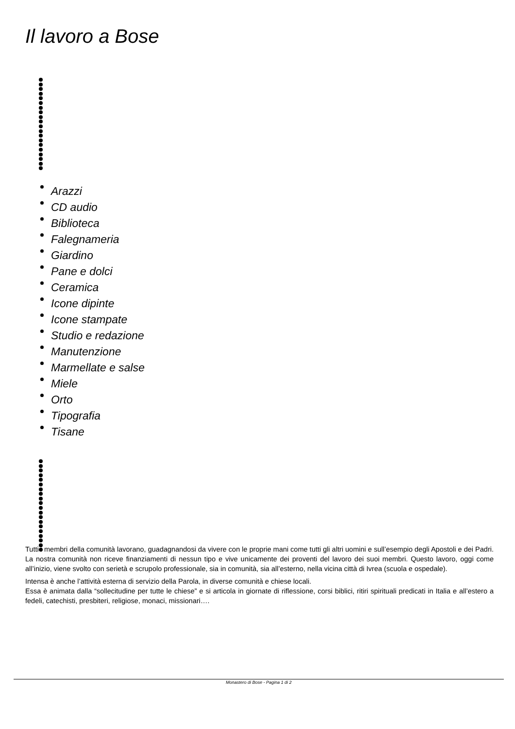Il lavoro a Bose
Arazzi
CD audio
Biblioteca
Falegnameria
Giardino
Pane e dolci
Ceramica
Icone dipinte
Icone stampate
Studio e redazione
Manutenzione
Marmellate e salse
Miele
Orto
Tipografia
Tisane
Tutti i membri della comunità lavorano, guadagnandosi da vivere con le proprie mani come tutti gli altri uomini e sull’esempio degli Apostoli e dei Padri. La nostra comunità non riceve finanziamenti di nessun tipo e vive unicamente dei proventi del lavoro dei suoi membri. Questo lavoro, oggi come all’inizio, viene svolto con serietà e scrupolo professionale, sia in comunità, sia all’esterno, nella vicina città di Ivrea (scuola e ospedale).
Intensa è anche l’attività esterna di servizio della Parola, in diverse comunità e chiese locali.
Essa è animata dalla “sollecitudine per tutte le chiese” e si articola in giornate di riflessione, corsi biblici, ritiri spirituali predicati in Italia e all’estero a fedeli, catechisti, presbiteri, religiose, monaci, missionari….
Monastero di Bose - Pagina 1 di 2